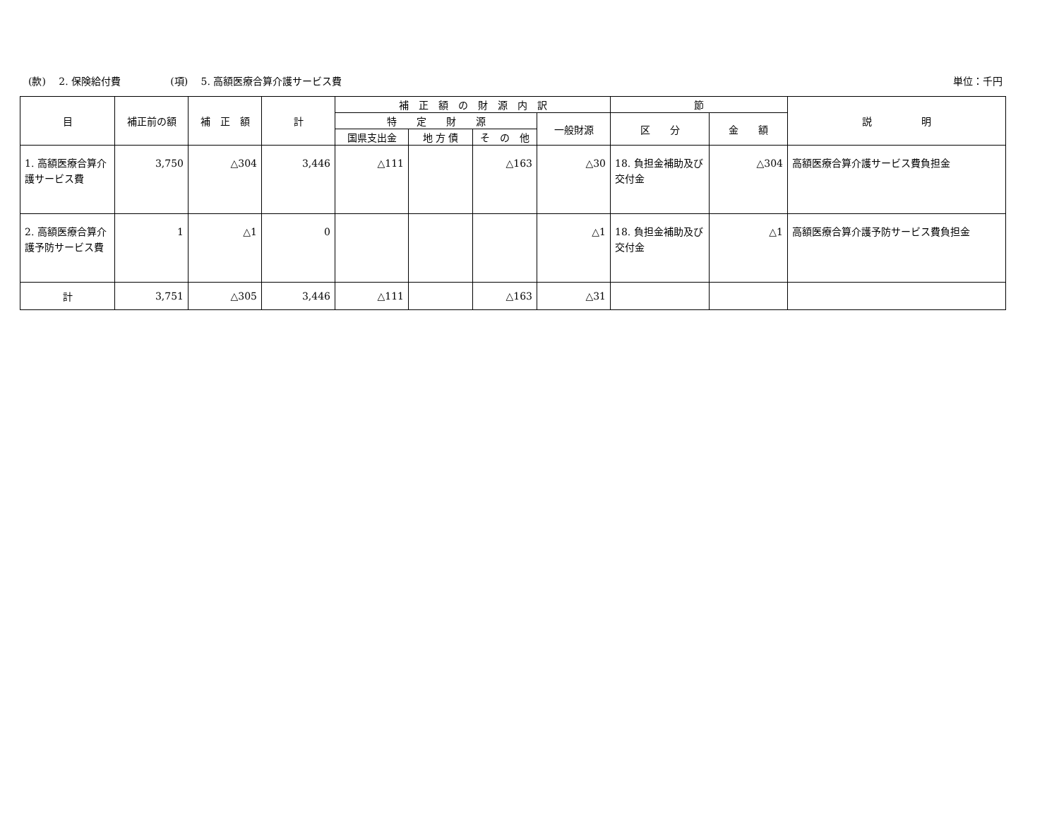(款)　 2. 保険給付費 (項)　 5. 高額医療合算介護サービス費 単位：千円
| 目 | 補正前の額 | 補 正 額 | 計 | 補 正 額 の 財 源 内 訳 | | | | 節 | | 説 明 |
| --- | --- | --- | --- | --- | --- | --- | --- | --- | --- | --- |
| | | | | 特 定 財 源 | | | 一般財源 | 区 分 | 金 額 | |
| | | | | 国県支出金 | 地 方 債 | そ の 他 | | | | |
| 1. 高額医療合算介護サービス費 | 3,750 | △304 | 3,446 | △111 | | △163 | △30 | 18. 負担金補助及び交付金 | △304 | 高額医療合算介護サービス費負担金 |
| 2. 高額医療合算介護予防サービス費 | 1 | △1 | 0 | | | | △1 | 18. 負担金補助及び交付金 | △1 | 高額医療合算介護予防サービス費負担金 |
| 計 | 3,751 | △305 | 3,446 | △111 | | △163 | △31 | | | |